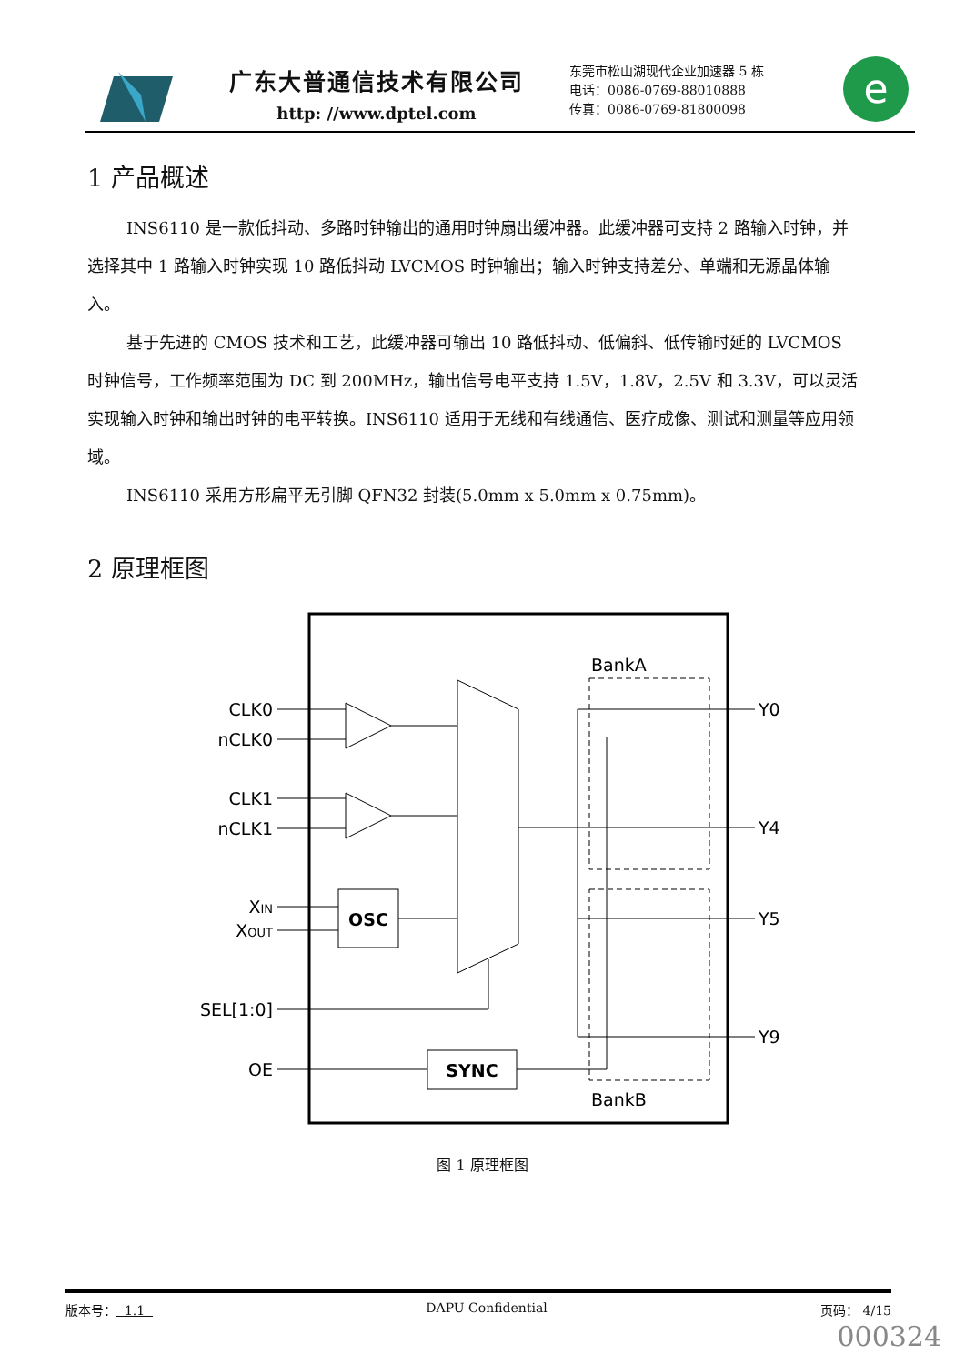广东大普通信技术有限公司
http: //www.dptel.com
东莞市松山湖现代企业加速器 5 栋
电话：0086-0769-88010888
传真：0086-0769-81800098
e
1 产品概述
INS6110 是一款低抖动、多路时钟输出的通用时钟扇出缓冲器。此缓冲器可支持 2 路输入时钟，并选择其中 1 路输入时钟实现 10 路低抖动 LVCMOS 时钟输出；输入时钟支持差分、单端和无源晶体输入。
基于先进的 CMOS 技术和工艺，此缓冲器可输出 10 路低抖动、低偏斜、低传输时延的 LVCMOS 时钟信号，工作频率范围为 DC 到 200MHz，输出信号电平支持 1.5V，1.8V，2.5V 和 3.3V，可以灵活实现输入时钟和输出时钟的电平转换。INS6110 适用于无线和有线通信、医疗成像、测试和测量等应用领域。
INS6110 采用方形扁平无引脚 QFN32 封装(5.0mm x 5.0mm x 0.75mm)。
2 原理框图
OSC
SYNC
BankA
BankB
CLK0
nCLK0
CLK1
nCLK1
XIN
XOUT
SEL[1:0]
OE
Y0
Y4
Y5
Y9
图 1 原理框图
版本号： 1.1 DAPU Confidential 页码： 4/15
000324